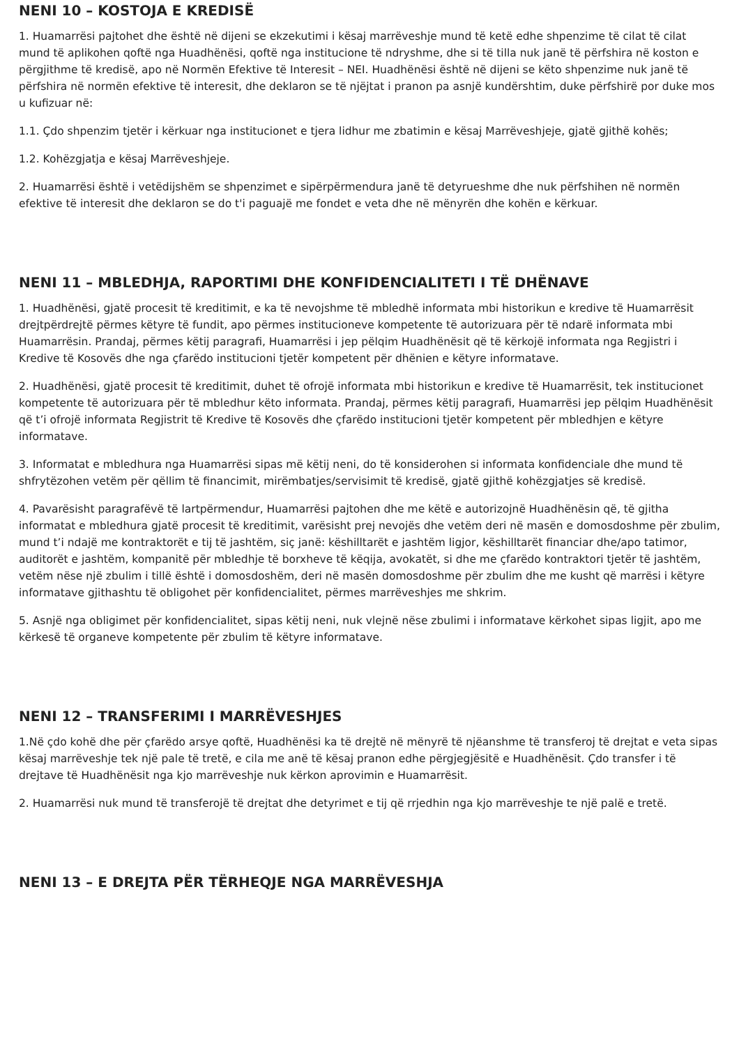NENI 10 – KOSTOJA E KREDISË
1. Huamarrësi pajtohet dhe është në dijeni se ekzekutimi i kësaj marrëveshje mund të ketë edhe shpenzime të cilat të cilat mund të aplikohen qoftë nga Huadhënësi, qoftë nga institucione të ndryshme, dhe si të tilla nuk janë të përfshira në koston e përgjithme të kredisë, apo në Normën Efektive të Interesit – NEI. Huadhënësi është në dijeni se këto shpenzime nuk janë të përfshira në normën efektive të interesit, dhe deklaron se të njëjtat i pranon pa asnjë kundërshtim, duke përfshirë por duke mos u kufizuar në:
1.1. Çdo shpenzim tjetër i kërkuar nga institucionet e tjera lidhur me zbatimin e kësaj Marrëveshjeje, gjatë gjithë kohës;
1.2. Kohëzgjatja e kësaj Marrëveshjeje.
2. Huamarrësi është i vetëdijshëm se shpenzimet e sipërpërmendura janë të detyrueshme dhe nuk përfshihen në normën efektive të interesit dhe deklaron se do t'i paguajë me fondet e veta dhe në mënyrën dhe kohën e kërkuar.
NENI 11 – MBLEDHJA, RAPORTIMI DHE KONFIDENCIALITETI I TË DHËNAVE
1. Huadhënësi, gjatë procesit të kreditimit, e ka të nevojshme të mbledhë informata mbi historikun e kredive të Huamarrësit drejtpërdrejtë përmes këtyre të fundit, apo përmes institucioneve kompetente të autorizuara për të ndarë informata mbi Huamarrësin. Prandaj, përmes këtij paragrafi, Huamarrësi i jep pëlqim Huadhënësit që të kërkojë informata nga Regjistri i Kredive të Kosovës dhe nga çfarëdo institucioni tjetër kompetent për dhënien e këtyre informatave.
2. Huadhënësi, gjatë procesit të kreditimit, duhet të ofrojë informata mbi historikun e kredive të Huamarrësit, tek institucionet kompetente të autorizuara për të mbledhur këto informata. Prandaj, përmes këtij paragrafi, Huamarrësi jep pëlqim Huadhënësit që t’i ofrojë informata Regjistrit të Kredive të Kosovës dhe çfarëdo institucioni tjetër kompetent për mbledhjen e këtyre informatave.
3. Informatat e mbledhura nga Huamarrësi sipas më këtij neni, do të konsiderohen si informata konfidenciale dhe mund të shfrytëzohen vetëm për qëllim të financimit, mirëmbatjes/servisimit të kredisë, gjatë gjithë kohëzgjatjes së kredisë.
4. Pavarësisht paragrafëvë të lartpërmendur, Huamarrësi pajtohen dhe me këtë e autorizojnë Huadhënësin që, të gjitha informatat e mbledhura gjatë procesit të kreditimit, varësisht prej nevojës dhe vetëm deri në masën e domosdoshme për zbulim, mund t’i ndajë me kontraktorët e tij të jashtëm, siç janë: këshilltarët e jashtëm ligjor, këshilltarët financiar dhe/apo tatimor, auditorët e jashtëm, kompanitë për mbledhje të borxheve të këqija, avokatët, si dhe me çfarëdo kontraktori tjetër të jashtëm, vetëm nëse një zbulim i tillë është i domosdoshëm, deri në masën domosdoshme për zbulim dhe me kusht që marrësi i këtyre informatave gjithashtu të obligohet për konfidencialitet, përmes marrëveshjes me shkrim.
5. Asnjë nga obligimet për konfidencialitet, sipas këtij neni, nuk vlejnë nëse zbulimi i informatave kërkohet sipas ligjit, apo me kërkesë të organeve kompetente për zbulim të këtyre informatave.
NENI 12 – TRANSFERIMI I MARRËVESHJES
1.Në çdo kohë dhe për çfarëdo arsye qoftë, Huadhënësi ka të drejtë në mënyrë të njëanshme të transferoj të drejtat e veta sipas kësaj marrëveshje tek një pale të tretë, e cila me anë të kësaj pranon edhe përgjegjësitë e Huadhënësit. Çdo transfer i të drejtave të Huadhënësit nga kjo marrëveshje nuk kërkon aprovimin e Huamarrësit.
2. Huamarrësi nuk mund të transferojë të drejtat dhe detyrimet e tij që rrjedhin nga kjo marrëveshje te një palë e tretë.
NENI 13 – E DREJTA PËR TËRHEQJE NGA MARRËVESHJA